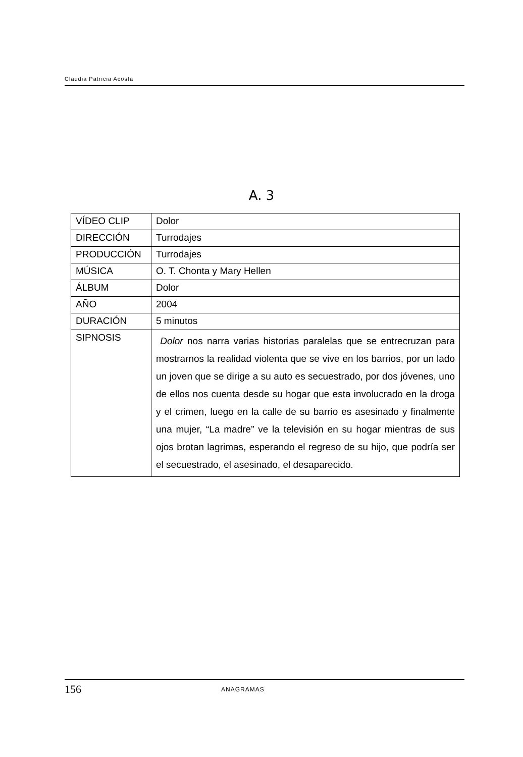Claudia Patricia Acosta
A. 3
| VÍDEO CLIP | Dolor |
| DIRECCIÓN | Turrodajes |
| PRODUCCIÓN | Turrodajes |
| MÚSICA | O. T. Chonta y Mary Hellen |
| ÁLBUM | Dolor |
| AÑO | 2004 |
| DURACIÓN | 5 minutos |
| SIPNOSIS | Dolor nos narra varias historias paralelas que se entrecruzan para mostrarnos la realidad violenta que se vive en los barrios, por un lado un joven que se dirige a su auto es secuestrado, por dos jóvenes, uno de ellos nos cuenta desde su hogar que esta involucrado en la droga y el crimen, luego en la calle de su barrio es asesinado y finalmente una mujer, “La madre” ve la televisión en su hogar mientras de sus ojos brotan lagrimas, esperando el regreso de su hijo, que podría ser el secuestrado, el asesinado, el desaparecido. |
156 ANAGRAMAS